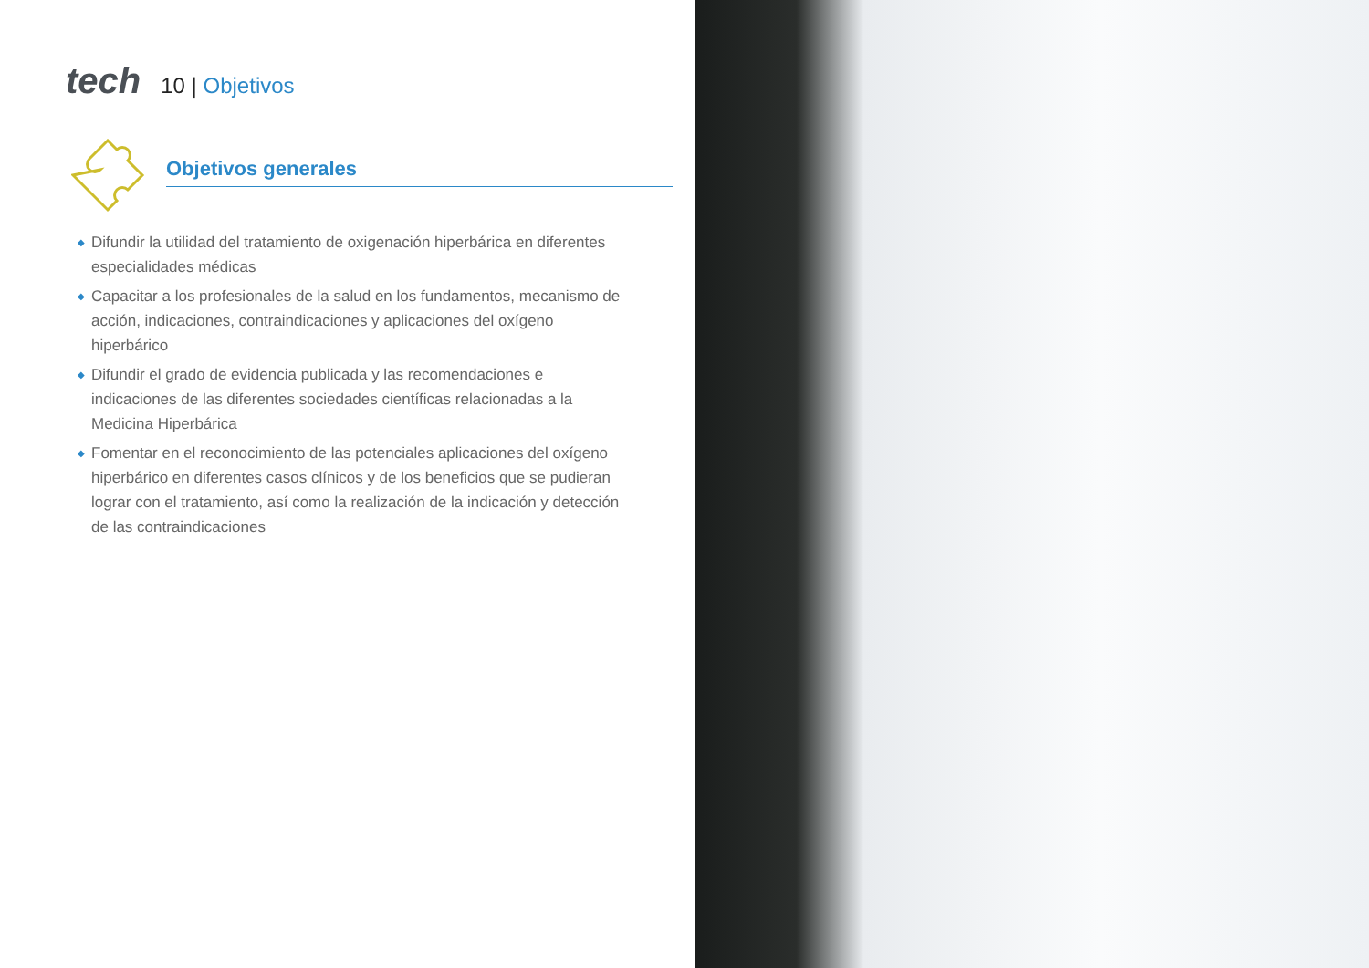tech
10 | Objetivos
Objetivos generales
◆ Difundir la utilidad del tratamiento de oxigenación hiperbárica en diferentes especialidades médicas
◆ Capacitar a los profesionales de la salud en los fundamentos, mecanismo de acción, indicaciones, contraindicaciones y aplicaciones del oxígeno hiperbárico
◆ Difundir el grado de evidencia publicada y las recomendaciones e indicaciones de las diferentes sociedades científicas relacionadas a la Medicina Hiperbárica
◆ Fomentar en el reconocimiento de las potenciales aplicaciones del oxígeno hiperbárico en diferentes casos clínicos y de los beneficios que se pudieran lograr con el tratamiento, así como la realización de la indicación y detección de las contraindicaciones